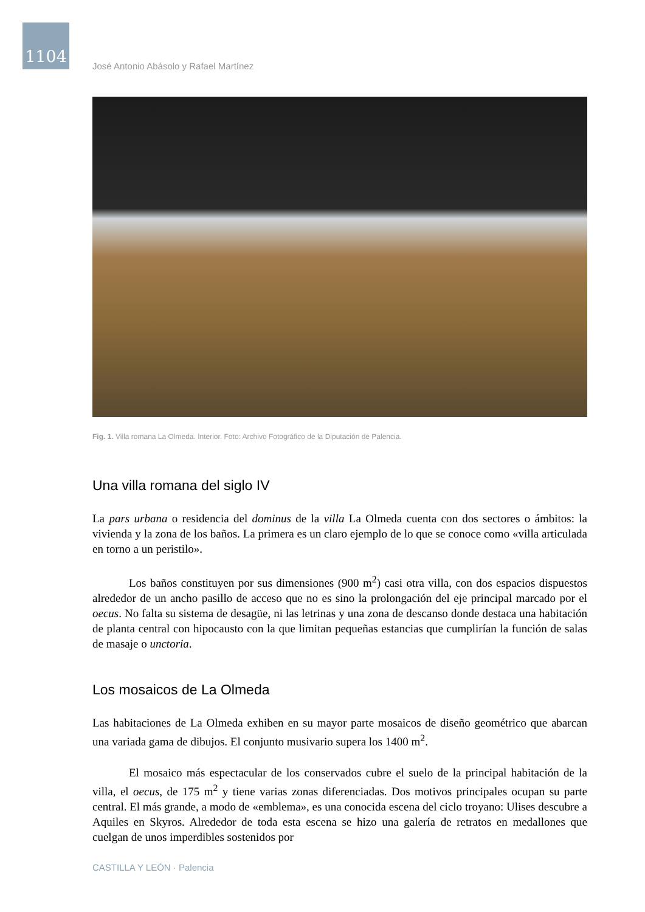1104
José Antonio Abásolo y Rafael Martínez
Fig. 1. Villa romana La Olmeda. Interior. Foto: Archivo Fotográfico de la Diputación de Palencia.
Una villa romana del siglo IV
La pars urbana o residencia del dominus de la villa La Olmeda cuenta con dos sectores o ámbitos: la vivienda y la zona de los baños. La primera es un claro ejemplo de lo que se conoce como «villa articulada en torno a un peristilo».
Los baños constituyen por sus dimensiones (900 m<sup>2</sup>) casi otra villa, con dos espacios dispuestos alrededor de un ancho pasillo de acceso que no es sino la prolongación del eje principal marcado por el oecus. No falta su sistema de desagüe, ni las letrinas y una zona de descanso donde destaca una habitación de planta central con hipocausto con la que limitan pequeñas estancias que cumplirían la función de salas de masaje o unctoria.
Los mosaicos de La Olmeda
Las habitaciones de La Olmeda exhiben en su mayor parte mosaicos de diseño geométrico que abarcan una variada gama de dibujos. El conjunto musivario supera los 1400 m<sup>2</sup>.
El mosaico más espectacular de los conservados cubre el suelo de la principal habitación de la villa, el oecus, de 175 m<sup>2</sup> y tiene varias zonas diferenciadas. Dos motivos principales ocupan su parte central. El más grande, a modo de «emblema», es una conocida escena del ciclo troyano: Ulises descubre a Aquiles en Skyros. Alrededor de toda esta escena se hizo una galería de retratos en medallones que cuelgan de unos imperdibles sostenidos por
CASTILLA Y LEÓN · Palencia